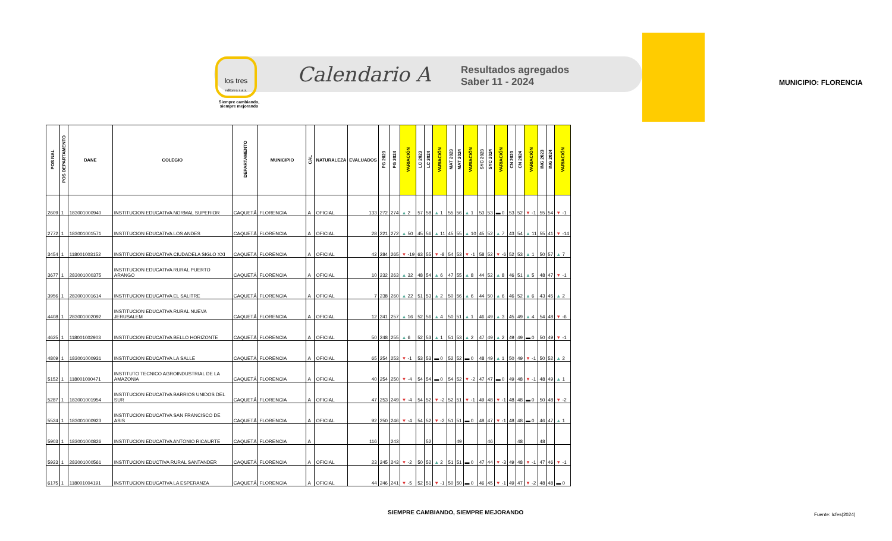los tres
editores s.a.s.
Siempre cambiando, siempre mejorando
Calendario A
Resultados agregados
Saber 11 - 2024
MUNICIPIO: FLORENCIA
| POS NAL | POS DEPARTAMENTO | DANE | COLEGIO | DEPARTAMENTO | MUNICIPIO | CAL | NATURALEZA | EVALUADOS | PG 2023 | PG 2024 | VARIACIÓN | LC 2023 | LC 2024 | VARIACIÓN | MAT 2023 | MAT 2024 | VARIACIÓN | SYC 2023 | SYC 2024 | VARIACIÓN | CN 2023 | CN 2024 | VARIACIÓN | ING 2023 | ING 2024 | VARIACIÓN |
| --- | --- | --- | --- | --- | --- | --- | --- | --- | --- | --- | --- | --- | --- | --- | --- | --- | --- | --- | --- | --- | --- | --- | --- | --- | --- | --- |
| 2609 | 1 | 183001000940 | INSTITUCION EDUCATIVA NORMAL SUPERIOR | CAQUETÁ | FLORENCIA | A | OFICIAL | 133 | 272 | 274 | ▲ 2 | 57 | 58 | ▲ 1 | 55 | 56 | ▲ 1 | 53 | 53 | ▬ 0 | 53 | 52 | ▼ -1 | 55 | 54 | ▼ -1 |
| 2772 | 1 | 183001001571 | INSTITUCION EDUCATIVA LOS ANDES | CAQUETÁ | FLORENCIA | A | OFICIAL | 28 | 221 | 272 | ▲ 50 | 45 | 56 | ▲ 11 | 45 | 55 | ▲ 10 | 45 | 52 | ▲ 7 | 43 | 54 | ▲ 11 | 55 | 41 | ▼ -14 |
| 3454 | 1 | 118001003152 | INSTITUCION EDUCATIVA CIUDADELA SIGLO XXI | CAQUETÁ | FLORENCIA | A | OFICIAL | 42 | 284 | 265 | ▼ -19 | 63 | 55 | ▼ -8 | 54 | 53 | ▼ -1 | 58 | 52 | ▼ -6 | 52 | 53 | ▲ 1 | 50 | 57 | ▲ 7 |
| 3677 | 1 | 283001000375 | INSTITUCION EDUCATIVA RURAL PUERTO ARANGO | CAQUETÁ | FLORENCIA | A | OFICIAL | 10 | 232 | 263 | ▲ 32 | 48 | 54 | ▲ 6 | 47 | 55 | ▲ 8 | 44 | 52 | ▲ 8 | 46 | 51 | ▲ 5 | 48 | 47 | ▼ -1 |
| 3956 | 1 | 283001001614 | INSTITUCION EDUCATIVA EL SALITRE | CAQUETÁ | FLORENCIA | A | OFICIAL | 7 | 238 | 260 | ▲ 22 | 51 | 53 | ▲ 2 | 50 | 56 | ▲ 6 | 44 | 50 | ▲ 6 | 46 | 52 | ▲ 6 | 43 | 45 | ▲ 2 |
| 4408 | 1 | 283001002092 | INSTITUCION EDUCATIVA RURAL NUEVA JERUSALEM | CAQUETÁ | FLORENCIA | A | OFICIAL | 12 | 241 | 257 | ▲ 16 | 52 | 56 | ▲ 4 | 50 | 51 | ▲ 1 | 46 | 49 | ▲ 3 | 45 | 49 | ▲ 4 | 54 | 48 | ▼ -6 |
| 4625 | 1 | 118001002903 | INSTITUCION EDUCATIVA BELLO HORIZONTE | CAQUETÁ | FLORENCIA | A | OFICIAL | 50 | 248 | 255 | ▲ 6 | 52 | 53 | ▲ 1 | 51 | 53 | ▲ 2 | 47 | 49 | ▲ 2 | 49 | 49 | ▬ 0 | 50 | 49 | ▼ -1 |
| 4809 | 1 | 183001000931 | INSTITUCION EDUCATIVA LA SALLE | CAQUETÁ | FLORENCIA | A | OFICIAL | 65 | 254 | 253 | ▼ -1 | 53 | 53 | ▬ 0 | 52 | 52 | ▬ 0 | 48 | 49 | ▲ 1 | 50 | 49 | ▼ -1 | 50 | 52 | ▲ 2 |
| 5152 | 1 | 118001000471 | INSTITUTO TECNICO AGROINDUSTRIAL DE LA AMAZONIA | CAQUETÁ | FLORENCIA | A | OFICIAL | 40 | 254 | 250 | ▼ -4 | 54 | 54 | ▬ 0 | 54 | 52 | ▼ -2 | 47 | 47 | ▬ 0 | 49 | 48 | ▼ -1 | 48 | 49 | ▲ 1 |
| 5287 | 1 | 183001001954 | INSTITUCION EDUCATIVA BARRIOS UNIDOS DEL SUR | CAQUETÁ | FLORENCIA | A | OFICIAL | 47 | 253 | 249 | ▼ -4 | 54 | 52 | ▼ -2 | 52 | 51 | ▼ -1 | 49 | 48 | ▼ -1 | 48 | 48 | ▬ 0 | 50 | 48 | ▼ -2 |
| 5524 | 1 | 183001000923 | INSTITUCION EDUCATIVA SAN FRANCISCO DE ASIS | CAQUETÁ | FLORENCIA | A | OFICIAL | 92 | 250 | 246 | ▼ -4 | 54 | 52 | ▼ -2 | 51 | 51 | ▬ 0 | 48 | 47 | ▼ -1 | 48 | 48 | ▬ 0 | 46 | 47 | ▲ 1 |
| 5903 | 1 | 183001000826 | INSTITUCION EDUCATIVA ANTONIO RICAURTE | CAQUETÁ | FLORENCIA | A | | 116 | | 243 | | | 52 | | | 49 | | | 46 | | | 48 | | 48 | | |
| 5923 | 1 | 283001000561 | INSTITUCION EDUCTIVA RURAL SANTANDER | CAQUETÁ | FLORENCIA | A | OFICIAL | 23 | 245 | 243 | ▼ -2 | 50 | 52 | ▲ 2 | 51 | 51 | ▬ 0 | 47 | 44 | ▼ -3 | 49 | 48 | ▼ -1 | 47 | 46 | ▼ -1 |
| 6175 | 1 | 118001004191 | INSTITUCION EDUCATIVA LA ESPERANZA | CAQUETÁ | FLORENCIA | A | OFICIAL | 44 | 246 | 241 | ▼ -5 | 52 | 51 | ▼ -1 | 50 | 50 | ▬ 0 | 46 | 45 | ▼ -1 | 49 | 47 | ▼ -2 | 48 | 48 | ▬ 0 |
SIEMPRE CAMBIANDO, SIEMPRE MEJORANDO
Fuente: Icfes(2024)